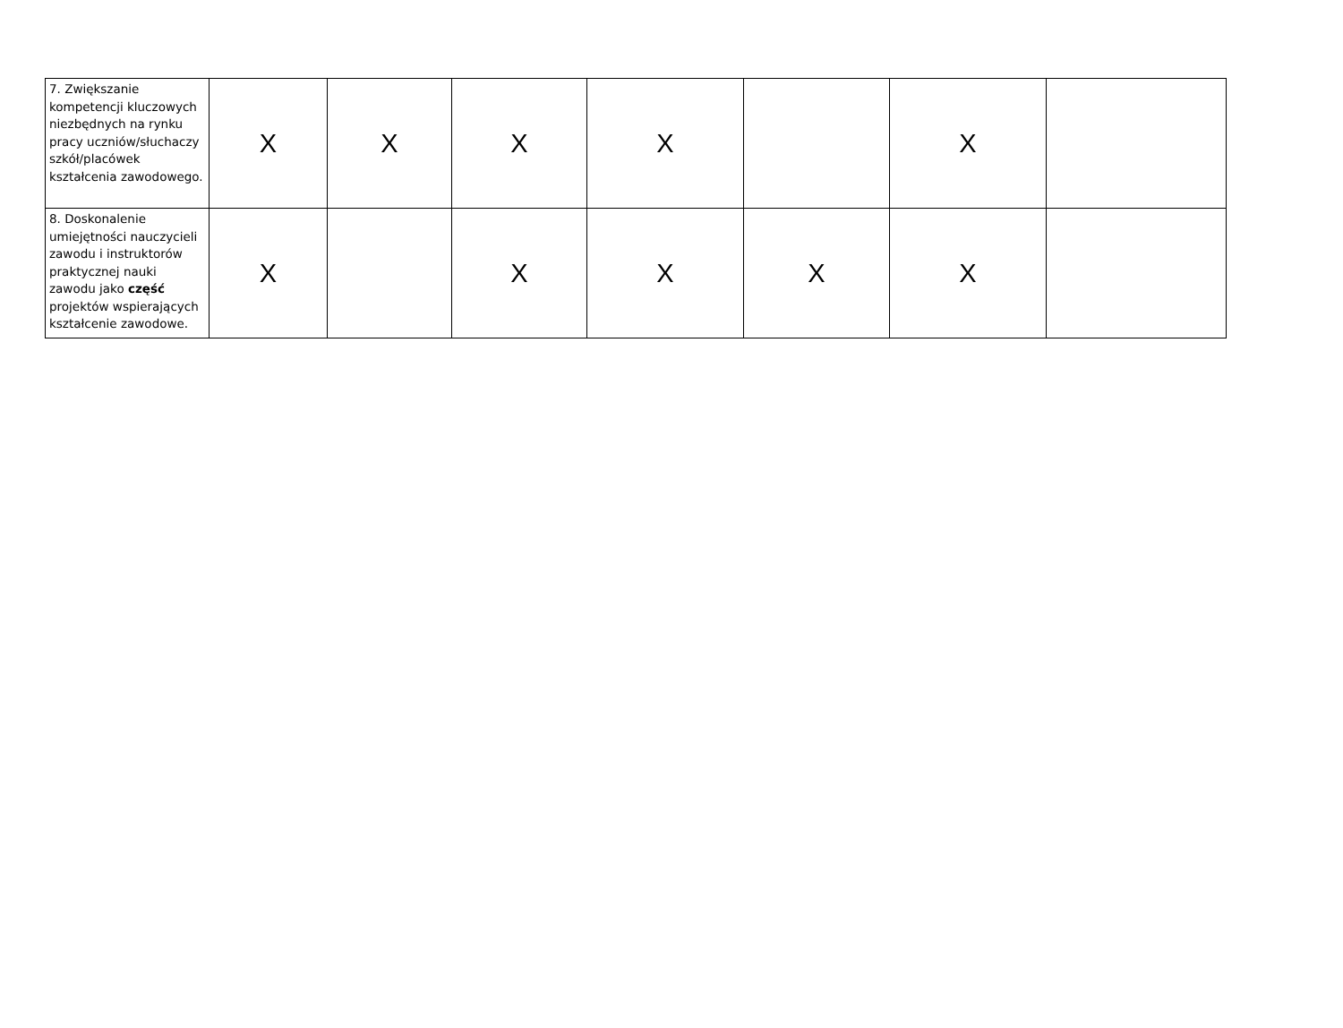| 7. Zwiększanie kompetencji kluczowych niezbędnych na rynku pracy uczniów/słuchaczy szkół/placówek kształcenia zawodowego. | X | X | X | X | | X | |
| 8. Doskonalenie umiejętności nauczycieli zawodu i instruktorów praktycznej nauki zawodu jako część projektów wspierających kształcenie zawodowe. | X | | X | X | X | X | |